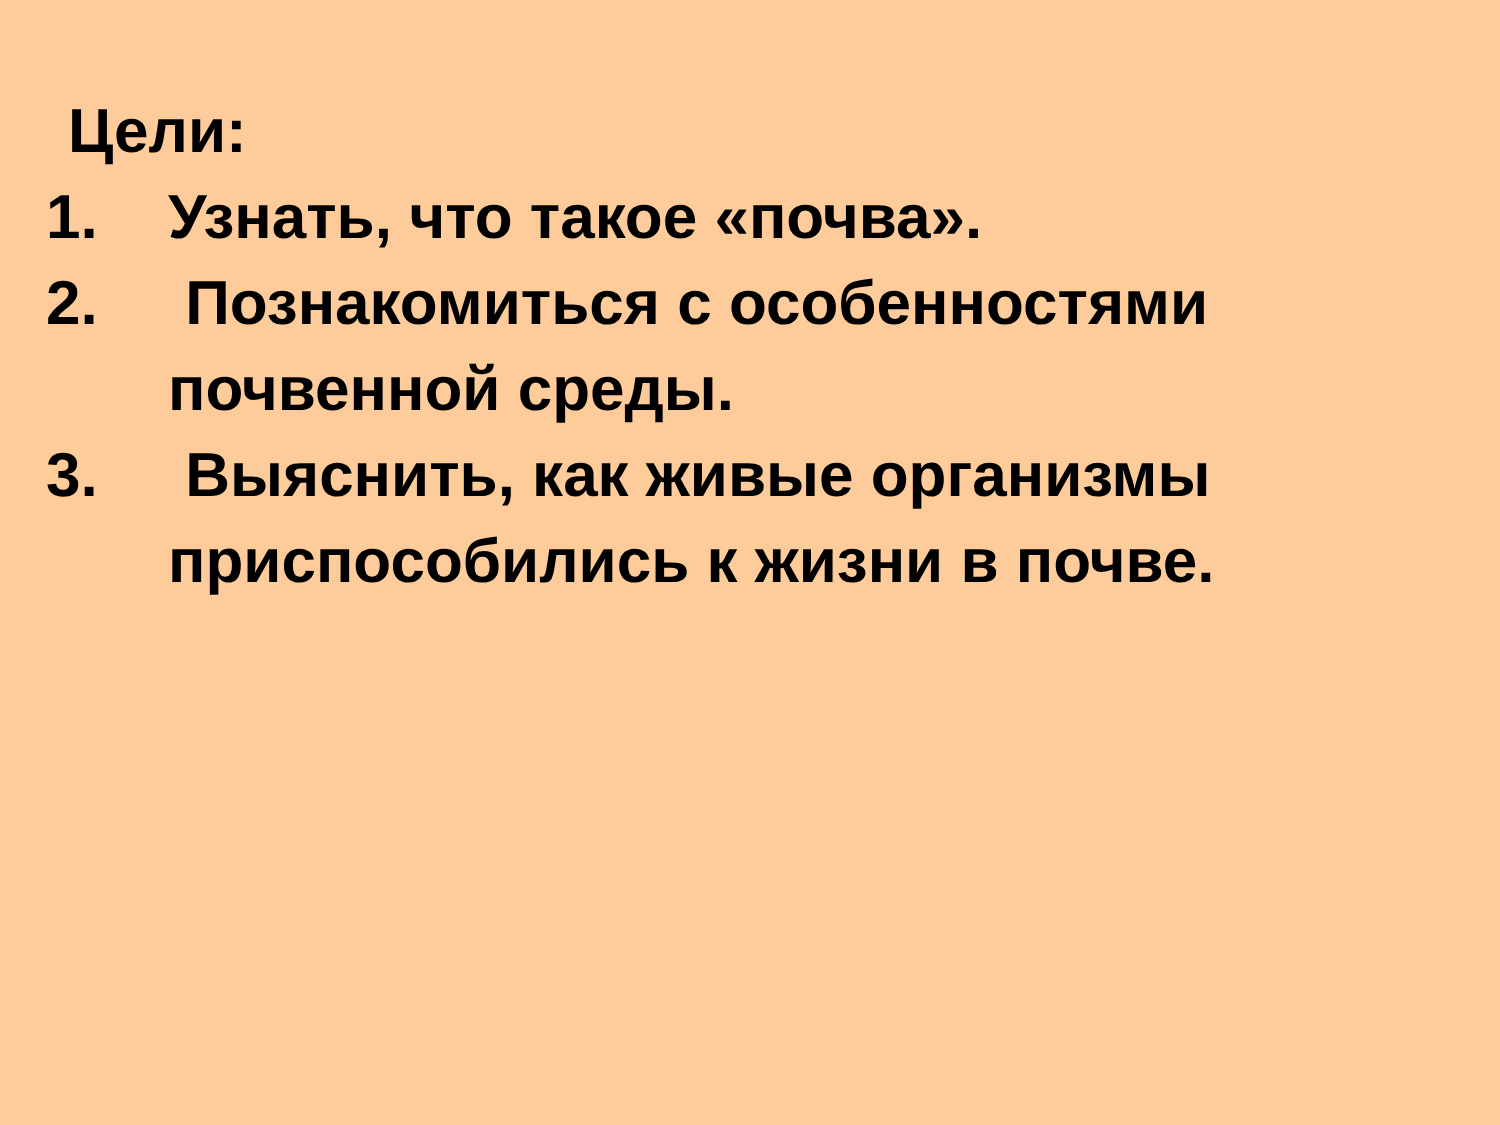Цели:
1. Узнать, что такое «почва».
2. Познакомиться с особенностями почвенной среды.
3. Выяснить, как живые организмы приспособились к жизни в почве.